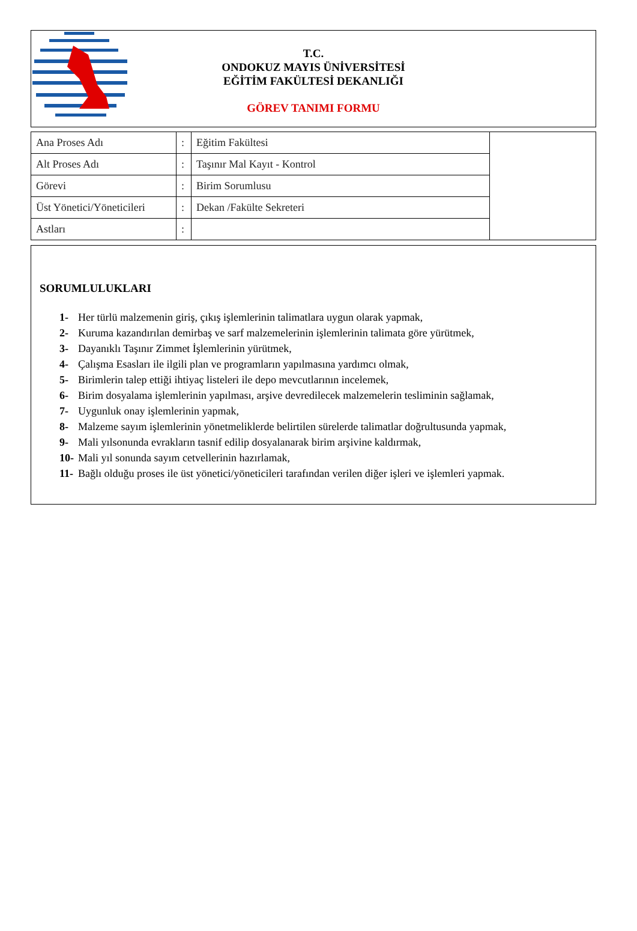T.C.
ONDOKUZ MAYIS ÜNİVERSİTESİ
EĞİTİM FAKÜLTESİ DEKANLIĞI
GÖREV TANIMI FORMU
| Ana Proses Adı | : | Eğitim Fakültesi | |
| Alt Proses Adı | : | Taşınır Mal Kayıt - Kontrol | |
| Görevi | : | Birim Sorumlusu | |
| Üst Yönetici/Yöneticileri | : | Dekan /Fakülte Sekreteri | |
| Astları | : | | |
SORUMLULUKLARI
1- Her türlü malzemenin giriş, çıkış işlemlerinin talimatlara uygun olarak yapmak,
2- Kuruma kazandırılan demirbaş ve sarf malzemelerinin işlemlerinin talimata göre yürütmek,
3- Dayanıklı Taşınır Zimmet İşlemlerinin yürütmek,
4- Çalışma Esasları ile ilgili plan ve programların yapılmasına yardımcı olmak,
5- Birimlerin talep ettiği ihtiyaç listeleri ile depo mevcutlarının incelemek,
6- Birim dosyalama işlemlerinin yapılması, arşive devredilecek malzemelerin tesliminin sağlamak,
7- Uygunluk onay işlemlerinin yapmak,
8- Malzeme sayım işlemlerinin yönetmeliklerde belirtilen sürelerde talimatlar doğrultusunda yapmak,
9- Mali yılsonunda evrakların tasnif edilip dosyalanarak birim arşivine kaldırmak,
10- Mali yıl sonunda sayım cetvellerinin hazırlamak,
11- Bağlı olduğu proses ile üst yönetici/yöneticileri tarafından verilen diğer işleri ve işlemleri yapmak.